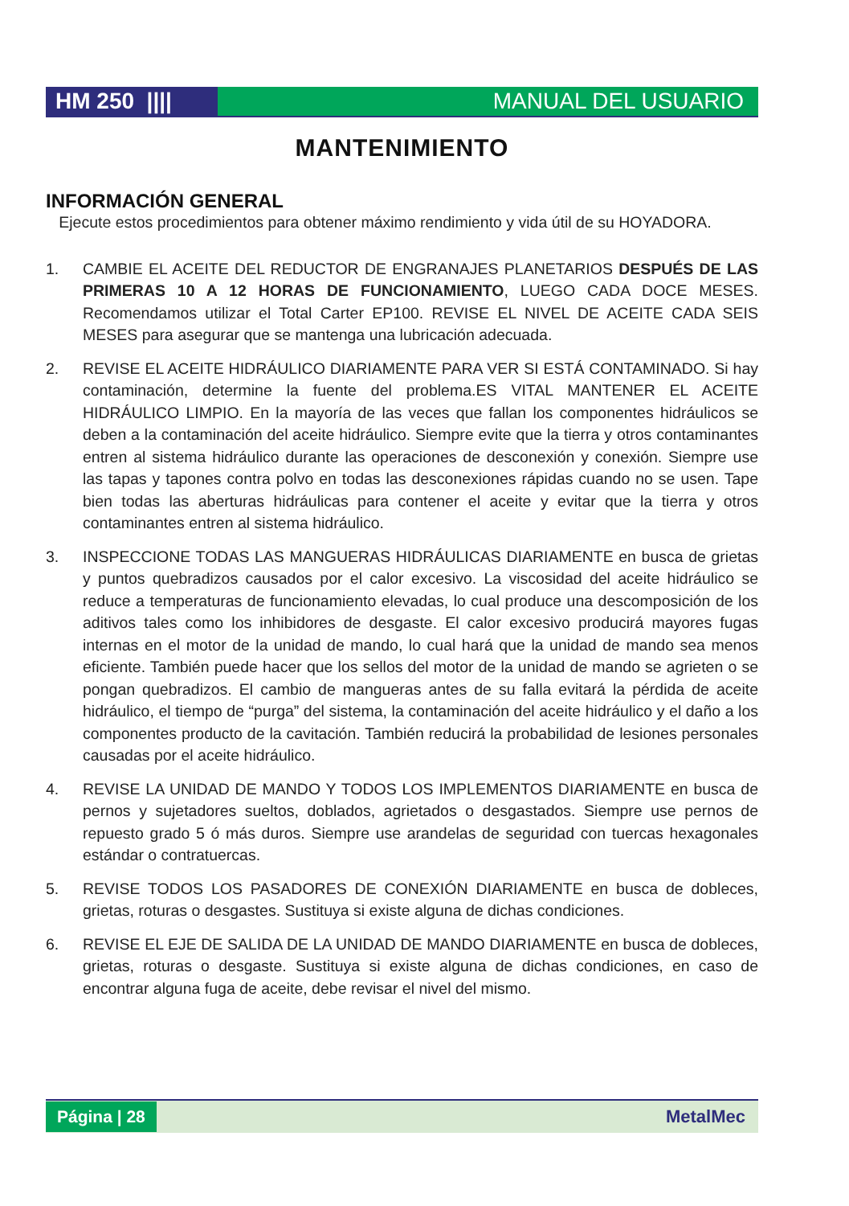HM 250 ||||
MANUAL DEL USUARIO
MANTENIMIENTO
INFORMACIÓN GENERAL
Ejecute estos procedimientos para obtener máximo rendimiento y vida útil de su HOYADORA.
1. CAMBIE EL ACEITE DEL REDUCTOR DE ENGRANAJES PLANETARIOS DESPUÉS DE LAS PRIMERAS 10 A 12 HORAS DE FUNCIONAMIENTO, LUEGO CADA DOCE MESES. Recomendamos utilizar el Total Carter EP100. REVISE EL NIVEL DE ACEITE CADA SEIS MESES para asegurar que se mantenga una lubricación adecuada.
2. REVISE EL ACEITE HIDRÁULICO DIARIAMENTE PARA VER SI ESTÁ CONTAMINADO. Si hay contaminación, determine la fuente del problema.ES VITAL MANTENER EL ACEITE HIDRÁULICO LIMPIO. En la mayoría de las veces que fallan los componentes hidráulicos se deben a la contaminación del aceite hidráulico. Siempre evite que la tierra y otros contaminantes entren al sistema hidráulico durante las operaciones de desconexión y conexión. Siempre use las tapas y tapones contra polvo en todas las desconexiones rápidas cuando no se usen. Tape bien todas las aberturas hidráulicas para contener el aceite y evitar que la tierra y otros contaminantes entren al sistema hidráulico.
3. INSPECCIONE TODAS LAS MANGUERAS HIDRÁULICAS DIARIAMENTE en busca de grietas y puntos quebradizos causados por el calor excesivo. La viscosidad del aceite hidráulico se reduce a temperaturas de funcionamiento elevadas, lo cual produce una descomposición de los aditivos tales como los inhibidores de desgaste. El calor excesivo producirá mayores fugas internas en el motor de la unidad de mando, lo cual hará que la unidad de mando sea menos eficiente. También puede hacer que los sellos del motor de la unidad de mando se agrieten o se pongan quebradizos. El cambio de mangueras antes de su falla evitará la pérdida de aceite hidráulico, el tiempo de “purga” del sistema, la contaminación del aceite hidráulico y el daño a los componentes producto de la cavitación. También reducirá la probabilidad de lesiones personales causadas por el aceite hidráulico.
4. REVISE LA UNIDAD DE MANDO Y TODOS LOS IMPLEMENTOS DIARIAMENTE en busca de pernos y sujetadores sueltos, doblados, agrietados o desgastados. Siempre use pernos de repuesto grado 5 ó más duros. Siempre use arandelas de seguridad con tuercas hexagonales estándar o contratuercas.
5. REVISE TODOS LOS PASADORES DE CONEXIÓN DIARIAMENTE en busca de dobleces, grietas, roturas o desgastes. Sustituya si existe alguna de dichas condiciones.
6. REVISE EL EJE DE SALIDA DE LA UNIDAD DE MANDO DIARIAMENTE en busca de dobleces, grietas, roturas o desgaste. Sustituya si existe alguna de dichas condiciones, en caso de encontrar alguna fuga de aceite, debe revisar el nivel del mismo.
Página | 28 MetalMec